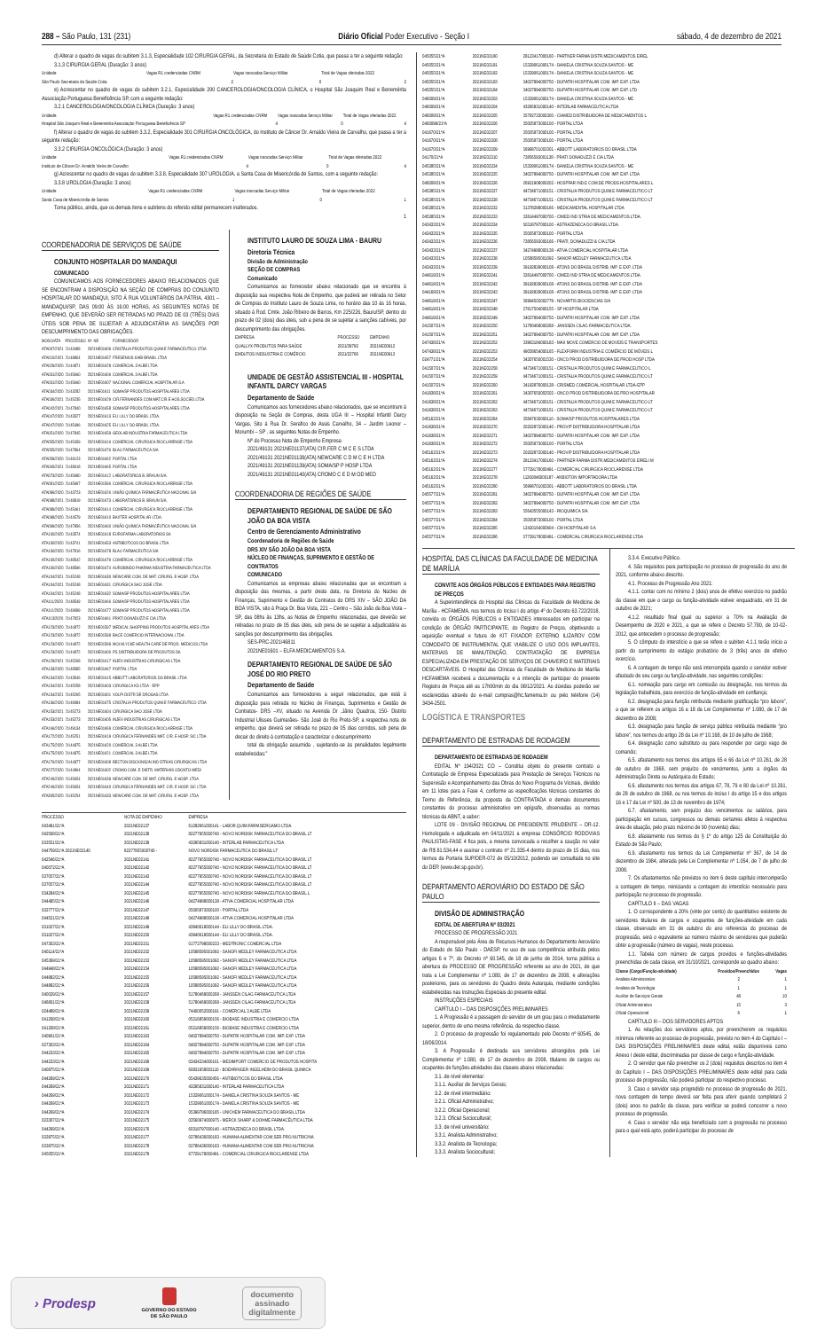288 – São Paulo, 131 (231) Diário Oficial Poder Executivo - Seção I sábado, 4 de dezembro de 2021
d) Alterar o quadro de vagas do subitem 3.1.3, Especialidade 102 CIRURGIA GERAL, da Secretaria do Estado de Saúde Cotia, que passa a ter a seguinte redação:
3.1.3 CIRURGIA GERAL (Duração: 3 anos)
| Unidade | Vagas R1 credenciadas CNRM | Vagas trancadas Serviço Militar | Total de Vagas ofertadas 2022 |
| --- | --- | --- | --- |
| São Paulo Secretaria da Saúde Cotia | 2 | 0 | 2 |
e) Acrescentar no quadro de vagas do subitem 3.2.1, Especialidade 200 CANCEROLOGIA/ONCOLOGIA CLÍNICA, o Hospital São Joaquim Real e Benemérita Associação Portuguesa Beneficência SP, com a seguinte redação:
3.2.1 CANCEROLOGIA/ONCOLOGIA CLÍNICA (Duração: 3 anos)
| Unidade | Vagas R1 credenciadas CNRM | Vagas trancadas Serviço Militar | Total de Vagas ofertadas 2022 |
| --- | --- | --- | --- |
| Hospital São Joaquim Real e Benemérita Associação Portuguesa Beneficência SP | 4 | 0 | 4 |
f) Alterar o quadro de vagas do subitem 3.3.2, Especialidade 301 CIRURGIA ONCOLÓGICA, do Instituto de Câncer Dr. Arnaldo Vieira de Carvalho, que passa a ter a seguinte redação:
3.3.2 CIRURGIA ONCOLÓGICA (Duração: 3 anos)
| Unidade | Vagas R1 credenciadas CNRM | Vagas trancadas Serviço Militar | Total de Vagas ofertadas 2022 |
| --- | --- | --- | --- |
| Instituto de Câncer Dr. Arnaldo Vieira de Carvalho | 4 | 0 | 4 |
g) Acrescentar no quadro de vagas do subitem 3.3.8, Especialidade 307 UROLOGIA, a Santa Casa de Misericórdia de Santos, com a seguinte redação:
3.3.8 UROLOGIA (Duração: 3 anos)
| Unidade | Vagas R1 credenciadas CNRM | Vagas trancadas Serviço Militar | Total de Vagas ofertadas 2022 |
| --- | --- | --- | --- |
| Santa Casa de Misericórdia de Santos | 1 | 0 | 1 |
Torna público, ainda, que os demais itens e subitens do referido edital permanecem inalterados.
1
COORDENADORIA DE SERVIÇOS DE SAÚDE
CONJUNTO HOSPITALAR DO MANDAQUI
COMUNICADO
COMUNICAMOS AOS FORNECEDORES ABAIXO RELACIONADOS QUE SE ENCONTRAM A DISPOSIÇÃO NA SEÇÃO DE COMPRAS DO CONJUNTO HOSPITALAR DO MANDAQUI, SITO À RUA VOLUNTÁRIOS DA PÁTRIA, 4301 – MANDAQUI/SP, DAS 09:00 ÀS 16:00 HORAS, AS SEGUINTES NOTAS DE EMPENHO, QUE DEVERÃO SER RETIRADAS NO PRAZO DE 03 (TRÊS) DIAS ÚTEIS SOB PENA DE SUJEITAR A ADJUDICATÁRIA AS SANÇÕES POR DESCUMPRIMENTO DAS OBRIGAÇÕES.
| MODO/ATA | PROCESSO | Nº. NE | FORNECEDOR |
| --- | --- | --- | --- |
| ATA007/2021 | 21/43488 | 2021NE01609 | CRISTALIA PRODUTOS QUIM.E FARMACEUTICO LTDA |
| ATA010/2021 | 21/48804 | 2021NE01657 | FRESENIUS KABI BRASIL LTDA |
| ATA029/2020 | 21/44871 | 2021NE01628 | COMERCIAL 3 ALBE LTDA |
| ATA031/2020 | 21/45660 | 2021NE01606 | COMERCIAL 3 ALBE LTDA |
| ATA031/2020 | 21/45660 | 2021NE01607 | NACIONAL COMERCIAL HOSPITALAR S.A |
| ATA034/2020 | 21/43282 | 2021NE01611 | SOMA/SP PRODUTOS HOSPITALARES LTDA |
| ATA036/2021 | 21/45235 | 2021NE01629 | CIR.FERNANDES COM.MAT.CIR.E HOS.SOCIED.LTDA |
| ATA042/2021 | 21/47840 | 2021NE01658 | SOMA/SP PRODUTOS HOSPITALARES LTDA |
| ATA047/2020 | 21/43527 | 2021NE01613 | ELI LILLY DO BRASIL LTDA. |
| ATA047/2020 | 21/45496 | 2021NE01625 | ELI LILLY DO BRASIL LTDA. |
| ATA051/2020 | 21/47845 | 2021NE01659 | GEOLAB INDUSTRIA FARMACEUTICA LTDA |
| ATA055/2020 | 21/45459 | 2021NE01616 | COMERCIAL CIRURGICA RIOCLARENSE LTDA |
| ATA055/2020 | 21/47864 | 2021NE01676 | BLAU FARMACEUTICA S/A |
| ATA059/2020 | 21/49123 | 2021NE01662 | PORTAL LTDA |
| ATA065/2021 | 21/48618 | 2021NE01665 | PORTAL LTDA |
| ATA073/2020 | 21/45680 | 2021NE01612 | LABORATÓRIOS B. BRAUN S/A. |
| ATA081/2020 | 21/45697 | 2021NE01596 | COMERCIAL CIRURGICA RIOCLARENSE LTDA |
| ATA086/2020 | 21/43723 | 2021NE01626 | UNIÃO QUÍMICA FARMACÊUTICA NACIONAL S/A |
| ATA088/2021 | 21/48819 | 2021NE01673 | LABORATÓRIOS B. BRAUN S/A. |
| ATA089/2020 | 21/45461 | 2021NE01614 | COMERCIAL CIRURGICA RIOCLARENSE LTDA |
| ATA098/2020 | 21/44579 | 2021NE01610 | BAXTER HOSPITALAR LTDA. |
| ATA099/2020 | 21/47856 | 2021NE01660 | UNIÃO QUÍMICA FARMACÊUTICA NACIONAL S/A |
| ATA100/2020 | 21/43574 | 2021NE01618 | EUROFARMA LABORATORIOS SA |
| ATA100/2020 | 21/43741 | 2021NE01653 | ANTIBIOTICOS DO BRASIL LTDA |
| ATA100/2020 | 21/47816 | 2021NE01678 | BLAU FARMACEUTICA S/A |
| ATA100/2020 | 21/48542 | 2021NE01679 | COMERCIAL CIRURGICA RIOCLARENSE LTDA |
| ATA100/2020 | 21/48596 | 2021NE01674 | AUROBINDO PHARMA INDUSTRIA FARMACEUTICA LTDA |
| ATA104/2021 | 21/45248 | 2021NE01630 | NEWCARE COM. DE MAT. CIRURG. E HOSP. LTDA |
| ATA104/2021 | 21/45248 | 2021NE01631 | CIRURGICA SAO JOSE LTDA |
| ATA104/2021 | 21/45248 | 2021NE01632 | SOMA/SP PRODUTOS HOSPITALARES LTDA |
| ATA111/2020 | 21/48549 | 2021NE01666 | SOMA/SP PRODUTOS HOSPITALARES LTDA |
| ATA111/2020 | 21/49099 | 2021NE01677 | SOMA/SP PRODUTOS HOSPITALARES LTDA |
| ATA113/2020 | 21/47823 | 2021NE01661 | PRATI DONADUZZI E CIA LTDA |
| ATA123/2020 | 21/44872 | 2021NE01597 | MEDICAL SHOPPING PRODUTOS HOSPITALARES LTDA |
| ATA123/2020 | 21/44872 | 2021NE01598 | BACE COMERCIO INTERNACIONAL LTDA |
| ATA123/2020 | 21/44872 | 2021NE01599 | MOLNLYCKE HEALTH CARE DE PROD. MEDICOS LTDA |
| ATA123/2020 | 21/44872 | 2021NE01600 | PS DISTRIBUIDORA DE PRODUTOS DA |
| ATA129/2021 | 21/45268 | 2021NE01617 | INJEX-INDÚSTRIAS CIRURGICAS LTDA. |
| ATA133/2020 | 21/48585 | 2021NE01667 | PORTAL LTDA |
| ATA134/2020 | 21/43546 | 2021NE01615 | ABBOTT LABORATORIOS DO BRASIL LTDA |
| ATA134/2021 | 21/45258 | 2021NE01603 | CIRURGICA KD LTDA - EPP |
| ATA134/2021 | 21/45265 | 2021NE01601 | VOLPI DISTR DE DROGAS LTDA |
| ATA136/2020 | 21/49084 | 2021NE01675 | CRISTALIA PRODUTOS QUIM.E FARMACEUTICO LTDA |
| ATA153/2021 | 21/45273 | 2021NE01604 | CIRURGICA SAO JOSE LTDA |
| ATA153/2021 | 21/45273 | 2021NE01605 | INJEX-INDÚSTRIAS CIRURGICAS LTDA |
| ATA166/2020 | 21/49134 | 2021NE01669 | COMERCIAL CIRURGICA RIOCLARENSE LTDA |
| ATA172/2020 | 21/45251 | 2021NE01619 | CIRURGICA FERNANDES MAT. CIR. E HOSP. S/C LTDA |
| ATA175/2020 | 21/44875 | 2021NE01620 | COMERCIAL 3 ALBE LTDA |
| ATA175/2020 | 21/44875 | 2021NE01621 | COMERCIAL 3 ALBE LTDA |
| ATA176/2020 | 21/44877 | 2021NE01608 | BECTON DISCKINSON IND STRIAS CIRURGICAS LTDA |
| ATA227/2020 | 21/44864 | 2021NE01602 | CROMO COM. E DISTR. MATERIAIS ODONTO-MEDI |
| ATA246/2020 | 21/45654 | 2021NE01639 | NEWCARE COM. DE MAT. CIRURG. E HOSP. LTDA |
| ATA246/2020 | 21/45654 | 2021NE01640 | CIRURGICA FERNANDES MAT. CIR. E HOSP. S/C LTDA |
| ATA305/2020 | 21/45254 | 2021NE01633 | NEWCARE COM. DE MAT. CIRURG. E HOSP. LTDA |
INSTITUTO LAURO DE SOUZA LIMA - BAURU
Diretoria Técnica
Divisão de Administração
SEÇÃO DE COMPRAS
Comunicado
Comunicamos ao fornecedor abaixo relacionado que se encontra à disposição sua respectiva Nota de Empenho, que poderá ser retirada no Setor de Compras do Instituto Lauro de Souza Lima, no horário das 10 ás 16 horas, situado á Rod. Cmte. João Ribeiro de Barros, Km 225/226, Bauru/SP, dentro do prazo de 02 (dois) dias úteis, sob a pena de se sujeitar a sanções cabíveis, por descumprimento das obrigações.
| EMPRESA | PROCESSO | EMPENHO |
| --- | --- | --- |
| QUALLYX PRODUTOS PARA SAÚDE | 2021/39792 | 2021NE00912 |
| EMDUTOS INDSUSTRIA E COMÉRCIO | 2021/22766 | 2021NE00913 |
UNIDADE DE GESTÃO ASSISTENCIAL III - HOSPITAL INFANTIL DARCY VARGAS
Departamento de Saúde
Comunicamos aos fornecedores abaixo relacionados, que se encontram à disposição na Seção de Compras, desta UGA III – Hospital Infantil Darcy Vargas, Sito à Rua Dr. Serafico de Assis Carvalho, 34 – Jardim Leonor – Morumbi – SP , as seguintes Notas de Empenho.
Nº do Processo Nota de Empenho Empresa
2021/49131 2021NE01137(ATA) CIR.FER C M C E S LTDA
2021/49131 2021NE01138(ATA) NEWCARE C D M C E H LTDA
2021/49131 2021NE01139(ATA) SOMA/SP P HOSP LTDA
2021/49131 2021NE01140(ATA) CROMO C E D M OD MED
COORDENADORIA DE REGIÕES DE SAÚDE
DEPARTAMENTO REGIONAL DE SAÚDE DE SÃO JOÃO DA BOA VISTA
Centro de Gerenciamento Administrativo
Coordenadoria de Regiões de Saúde
DRS XIV SÃO JOÃO DA BOA VISTA
NÚCLEO DE FINANÇAS, SUPRIMENTO E GESTÃO DE CONTRATOS
COMUNICADO
Comunicamos as empresas abaixo relacionadas que se encontram a disposição das mesmas, a partir desta data, na Diretoria do Núcleo de Finanças, Suprimento e Gestão de Contratos do DRS XIV – SÃO JOÃO DA BOA VISTA, sito à Praça Dr. Boa Vista, 221 – Centro – São João da Boa Vista – SP, das 08hs às 13hs, as Notas de Empenho relacionadas, que deverão ser retiradas no prazo de 05 dias úteis, sob pena de se sujeitar a adjudicatária as sanções por descumprimento das obrigações.
SES-PRC-2021/46811
2021NE01601 – ELFA MEDICAMENTOS S.A.
DEPARTAMENTO REGIONAL DE SAÚDE DE SÃO JOSÉ DO RIO PRETO
Departamento de Saúde
Comunicamos aos fornecedores a seguir relacionados, que está à disposição para retirada no Núcleo de Finanças, Suprimentos e Gestão de Contratos- DRS –XV, situado na Avenida Dr .Jânio Quadros, 150- Distrito Industrial Ulisses Guimarães- São José do Rio Preto-SP, a respectiva nota de empenho, que deverá ser retirada no prazo de 05 dias corridos, sob pena de decair do direito à contratação e caracterizar o descumprimento
total da obrigação assumida , sujeitando-se às penalidades legalmente estabelecidas:”
| PROCESSO | NOTA DE EMPENHO | EMPRESA |
| --- | --- | --- |
| 043491/21*A | 2021NE02137 | 61282661000141 - LABOR.QUIM.FARM.BERGAMO LTDA. |
| 042508/21*A | 2021NE02138 | 82277955000740 - NOVO NORDISK FARMACEUTICA DO BRASIL LT |
| 033551/21*A | 2021NE02139 | 43295831000140 - INTERLAB FARMACEUTICA LTDA |
| 044759/21*A 2021NE02140 | 82277955000740 - | NOVO NORDISK FARMACEUTICA DO BRASIL LT |
| 042546/21*A | 2021NE02141 | 82277955000740 - NOVO NORDISK FARMACEUTICA DO BRASIL LT |
| 040072/21*A | 2021NE02142 | 82277955000740 - NOVO NORDISK FARMACEUTICA DO BRASIL LT |
| 037057/21*A | 2021NE02143 | 82277955000740 - NOVO NORDISK FARMACEUTICA DO BRASIL LT |
| 037057/21*A | 2021NE02144 | 82277955000740 - NOVO NORDISK FARMACEUTICA DO BRASIL LT |
| 034284/21*A | 2021NE02145 | 82277955000740 - NOVO NORDISK FARMACEUTICA DO BRASIL L |
| 044495/21*A | 2021NE02146 | 04274988000138 - ATIVA COMERCIAL HOSPITALAR LTDA |
| 032777/21*A | 2021NE02147 | 05005873000100 - PORTAL LTDA |
| 044521/21*A | 2021NE02148 | 04274988000138 - ATIVA COMERCIAL HOSPITALAR LTDA |
| 031027/21*A | 2021NE02149 | 43940618000144 - ELI LILLY DO BRASIL LTDA. |
| 031027/21*A | 2021NE02150 | 43940618000144 - ELI LILLY DO BRASIL LTDA. |
| 047303/21*A | 2021NE02151 | 01772798000233 - MEDTRONIC COMERCIAL LTDA |
| 040114/21*A | 2021NE02152 | 10588595001092 - SANOFI MEDLEY FARMACEUTICA LTDA |
| 045369/21*A | 2021NE02153 | 10588595001092 - SANOFI MEDLEY FARMACEUTICA LTDA |
| 044948/21*A | 2021NE02154 | 10588595001092 - SANOFI MEDLEY FARMACEUTICA LTDA |
| 044882/21*A | 2021NE02155 | 10588595001092 - SANOFI MEDLEY FARMACEUTICA LTDA |
| 044882/21*A | 2021NE02156 | 10588595001092 - SANOFI MEDLEY FARMACEUTICA LTDA |
| 040029/21*A | 2021NE02157 | 51780468000268 - JANSSEN CILAG FARMACEUTICA LTDA |
| 046801/21*A | 2021NE02158 | 51780468000268 - JANSSEN CILAG FARMACEUTICA LTDA |
| 024489/21*A | 2021NE02159 | 74400052000191 - COMERCIAL 3 ALBE LTDA |
| 041208/21*A | 2021NE02160 | 05216859000156 - BIOBASE INDUSTRIA E COMERCIO LTDA |
| 041208/21*A | 2021NE02161 | 05216859000156 - BIOBASE INDUSTRIA E COMERCIO LTDA |
| 040901/21*A | 2021NE02163 | 04027894000750 - DUPATRI HOSPITALAR COM. IMP. EXP. LTDA |
| 027303/21*A | 2021NE02164 | 04027894000750 - DUPATRI HOSPITALAR COM. IMP. EXP. LTDA |
| 044233/21*A | 2021NE02165 | 04027894000750 - DUPATRI HOSPITALAR COM. IMP. EXP. LTDA |
| 044233/21*A | 2021NE02168 | 03434334000161 - MEDIMPORT COMERCIO DE PRODUTOS HOSPITA |
| 040875/21*A | 2021NE02169 | 60831658002110 - BOEHRINGER INGELHEIM DO BRASIL QUIMICA |
| 044269/21*A | 2021NE02170 | 05439635000456 - ANTIBIOTICOS DO BRASIL LTDA |
| 044269/21*A | 2021NE02171 | 43295831000140 - INTERLAB FARMACEUTICA LTDA |
| 044269/21*A | 2021NE02172 | 15329061000174 - DANIELA CRISTINA SOUZA SANTOS - ME |
| 044269/21*A | 2021NE02173 | 15329061000174 - DANIELA CRISTINA SOUZA SANTOS - ME |
| 044269/21*A | 2021NE02174 | 05399786000185 - UNICHEM FARMACEUTICA DO BRASIL LTDA |
| 023307/21*A | 2021NE02175 | 03560974000975 - MERCK SHARP & DOHME FARMACÊUTICA LTDA |
| 044269/21*A | 2021NE02176 | 60318797000140 - ASTRAZENECA DO BRASIL LTDA. |
| 033975/21*A | 2021NE02177 | 02786436000183 - HUMANA ALIMENTAR COM.SER.PRO.NUTRICINA |
| 033975/21*A | 2021NE02178 | 02786436000183 - HUMANA ALIMENTAR COM.SER.PRO.NUTRICINA |
| 045055/21*A | 2021NE02179 | 67729178000491 - COMERCIAL CIRURGICA RIOCLARENSE LTDA |
| 045055/21*A | 2021NE02180 | 28123417000160 - PARTNER FARMA DISTR.MEDICAMENTOS EIREL |
| 045055/21*A | 2021NE02181 | 15329061000174 - DANIELA CRISTINA SOUZA SANTOS - ME |
| 045055/21*A | 2021NE02182 | 15329061000174 - DANIELA CRISTINA SOUZA SANTOS - ME |
| 045055/21*A | 2021NE02183 | 04027894000750 - DUPATRI HOSPITALAR COM. IMP. EXP. LTDA |
| 045055/21*A | 2021NE02184 | 04027894000750 - DUPATRI HOSPITALAR COM. IMP. EXP. LTD |
| 046009/21*A | 2021NE02203 | 15329061000174 - DANIELA CRISTINA SOUZA SANTOS - ME |
| 046009/21*A | 2021NE02204 | 43295831000140 - INTERLAB FARMACEUTICA LTDA |
| 046009/21*A | 2021NE02205 | 05782733000300 - CIAMED DISTRIBUIDORA DE MEDICAMENTOS L |
| 0460098/21*A | 2021NE02206 | 05005873000100 - PORTAL LTDA |
| 041670/21*A | 2021NE02207 | 05005873000100 - PORTAL LTDA |
| 041670/21*A | 2021NE02208 | 05005873000100 - PORTAL LTDA |
| 041670/21*A | 2021NE02209 | 56998701003301 - ABBOTT LABORATORIOS DO BRASIL LTDA |
| 04170/21*A | 2021NE02210 | 73856593001138 - PRATI DONADUZZI E CIA LTDA |
| 045285/21*A | 2021NE02224 | 15329061000174 - DANIELA CRISTINA SOUZA SANTOS - ME |
| 045285/21*A | 2021NE02225 | 04027894000750 - DUPATRI HOSPITALAR COM. IMP. EXP. LTDA |
| 046009/21*A | 2021NE02226 | 26921908000202 - HOSPFAR IND.E COM.DE PRODS.HOSPITALARES L |
| 045285/21*A | 2021NE02227 | 44734671000151 - CRISTALIA PRODUTOS QUIM.E FARMACEUTICO LT |
| 045285/21*A | 2021NE02228 | 44734671000151 - CRISTALIA PRODUTOS QUIM.E FARMACEUTICO LT |
| 045285/21*A | 2021NE02232 | 31378288000166 - MEDICAMENTAL HOSPITALAR LTDA |
| 045285/21*A | 2021NE02233 | 02814497000700 - CIMED IND STRIA DE MEDICAMENTOS LTDA. |
| 043433/21*A | 2021NE02224 | 60318797000100 - ASTRAZENECA DO BRASIL LTDA. |
| 043433/21*A | 2021NE02235 | 05005873000100 - PORTAL LTDA |
| 043433/21*A | 2021NE02236 | 73856593000166 - PRATI, DONADUZZI & CIA LTDA |
| 043433/21*A | 2021NE02237 | 04274988000138 - ATIVA COMERCIAL HOSPITALAR LTDA |
| 043433/21*A | 2021NE02238 | 10588595001092 - SANOFI MEDLEY FARMACEUTICA LTDA |
| 043433/21*A | 2021NE02239 | 09192829000108 - ATONS DO BRASIL DISTRIB. IMP. E EXP. LTDA |
| 044619/21*A | 2021NE02241 | 02814497000700 - CIMED IND STRIA DE MEDICAMENTOS LTDA. |
| 044619/21*A | 2021NE02242 | 09192829000108 - ATONS DO BRASIL DISTRIB. IMP. E EXP. LTDA |
| 044169/21*A | 2021NE02243 | 09192829000108 - ATONS DO BRASIL DISTRIB. IMP. E EXP. LTDA |
| 044619/21*A | 2021NE02247 | 56994502002779 - NOVARTIS BIOCIENCIAS S/A |
| 044619/21*A | 2021NE02248 | 27817504000155 - SP HOSPITALAR LTDA |
| 044619/21*A | 2021NE02249 | 04027894000750 - DUPATRI HOSPITALAR COM. IMP. EXP. LTDA |
| 041507/21*A | 2021NE02250 | 51780468000268 - JANSSEN CILAG FARMACEUTICA LTDA. |
| 041507/21*A | 2021NE02251 | 04027894000750 - DUPATRI HOSPITALAR COM. IMP. EXP. LTDA |
| 047438/21*A | 2021NE02252 | 03963184000183 - MAX MOVE COMERCIO DE MOVEIS E TRANSPORTES |
| 047438/21*A | 2021NE02253 | 49058654000165 - FLEXFORM INDUSTRIA E COMÉRCIO DE MÓVEIS L |
| 024771/21*A | 2021NE02254 | 04307650001530 - ONCO PROD DISTRIBUIDORA DE PROD HOSP LTDA |
| 041507/21*A | 2021NE02258 | 44734671000151 - CRISTALIA PRODUTOS QUIM.E FARMACEUTICO L |
| 041507/21*A | 2021NE02259 | 44734671000151 - CRISTALIA PRODUTOS QUIM.E FARMACEUTICO LT |
| 041507/21*A | 2021NE02260 | 04192876000138 - CRISMED COMERCIAL HOSPITALAR LTDA-EPP |
| 041938/21*A | 2021NE02261 | 04307650002502 - ONCO PROD DISTRIBUIDORA DE PRO HOSPITALAR |
| 041938/21*A | 2021NE02262 | 44734671000151 - CRISTALIA PRODUTOS QUIM.E FARMACEUTICO LT |
| 041938/21*A | 2021NE02263 | 44734671000151 - CRISTALIA PRODUTOS QUIM.E FARMACEUTICO LT |
| 045162/21*A | 2021NE02264 | 05847630000110 - SOMA/SP PRODUTOS HOSPITALARES LTDA |
| 041938/21*A | 2021NE02270 | 20202872000140 - PROVIP DISTRIBUIDORA HOSPITALAR LTDA |
| 041938/21*A | 2021NE02271 | 04027894000750 - DUPATRI HOSPITALAR COM. IMP. EXP. LTDA |
| 041938/21*A | 2021NE02272 | 05005873000100 - PORTAL LTDA |
| 045162/21*A | 2021NE02273 | 20202872000140 - PROVIP DISTRIBUIDORA HOSPITALAR LTDA |
| 045162/21*A | 2021NE02274 | 28123417000160 - PARTNER FARMA DISTR.MEDICAMENTOS EIRELI M |
| 045162/21*A | 2021NE02277 | 67729178000491 - COMERCIAL CIRURGICA RIOCLARENSE LTDA |
| 045162/21*A | 2021NE02278 | 11260846000187 - ANBIOTON IMPORTADORA LTDA |
| 045162/21*A | 2021NE02280 | 56998701003301 - ABBOTT LABORATORIOS DO BRASIL LTDA |
| 045577/21*A | 2021NE02281 | 04027894000750 - DUPATRI HOSPITALAR COM. IMP. EXP. LTDA |
| 045577/21*A | 2021NE02282 | 04027894000750 - DUPATRI HOSPITALAR COM. IMP. EXP. LTDA |
| 045577/21*A | 2021NE02283 | 55643555000143 - RIOQUIMICA S/A |
| 045577/21*A | 2021NE02284 | 05005873000100 - PORTAL LTDA |
| 045577/21*A | 2021NE02285 | 12420164000904 - CM HOSPITALAR S A |
| 045577/21*A | 2021NE02286 | 67729178000491 - COMERCIAL CIRURGICA RIOCLARENSE LTDA |
HOSPITAL DAS CLÍNICAS DA FACULDADE DE MEDICINA DE MARÍLIA
CONVITE AOS ÓRGÃOS PÚBLICOS E ENTIDADES PARA REGISTRO DE PREÇOS
A Superintendência do Hospital das Clínicas da Faculdade de Medicina de Marília - HCFAMEMA, nos termos do Inciso I do artigo 4º do Decreto 63.722/2018, convida os ÓRGÃOS PÚBLICOS e ENTIDADES interessados em participar na condição de ÓRGÃO PARTICIPANTE, do Registro de Preços, objetivando a aquisição eventual e futura de KIT FIXADOR EXTERNO ILIZAROV COM COMODATO DE INSTRUMENTAL QUE VIABILIZE O USO DOS IMPLANTES, MATERIAIS DE MANUTENÇÃO, CONTRATAÇÃO DE EMPRESA ESPECIALIZADA EM PRESTAÇÃO DE SERVIÇOS DE CHAVEIRO E MATERIAIS DESCARTÁVEIS. O Hospital das Clínicas da Faculdade de Medicina de Marília HCFAMEMA receberá a documentação e a intenção de participar do presente Registro de Preços até as 17h00min do dia 08/12/2021. As dúvidas poderão ser esclarecidas através do e-mail compras@hc.famema.br ou pelo telefone (14) 3434-2501.
LOGÍSTICA E TRANSPORTES
DEPARTAMENTO DE ESTRADAS DE RODAGEM
DEPARTAMENTO DE ESTRADAS DE RODAGEM
EDITAL Nº 194/2021 CO – Constitui objeto do presente contrato a Contratação de Empresa Especializada para Prestação de Serviços Técnicos na Supervisão e Acompanhamento das Obras do Novo Programa de Vicinais, dividido em 11 lotes para a Fase 4, conforme as especificações técnicas constantes do Termo de Referência, da proposta da CONTRATADA e demais documentos constantes do processo administrativo em epígrafe, observadas as normas técnicas da ABNT, a saber:
LOTE 09 - DIVISÃO REGIONAL DE PRESIDENTE PRUDENTE – DR-12. Homologada e adjudicada em 04/11/2021 a empresa CONSÓRCIO RODOVIAS PAULISTAS-FASE 4 fica pois, a mesma convocada a recolher a caução no valor de R$ 81.534,44 e assinar o contrato nº 21.335-4 dentro do prazo de 15 dias, nos termos da Portaria SUP/DER-072 de 05/10/2012, podendo ser consultada no site do DER (www.der.sp.gov.br).
DEPARTAMENTO AEROVIÁRIO DO ESTADO DE SÃO PAULO
DIVISÃO DE ADMINISTRAÇÃO
EDITAL DE ABERTURA Nº 03/2021
PROCESSO DE PROGRESSÃO 2021
A responsável pela Área de Recursos Humanos do Departamento Aeroviário do Estado de São Paulo - DAESP, no uso de sua competência atribuída pelos artigos 6 e 7º, do Decreto nº 60.545, de 18 de junho de 2014, torna pública a abertura do PROCESSO DE PROGRESSÃO referente ao ano de 2021, de que trata a Lei Complementar nº 1.080, de 17 de dezembro de 2008, e alterações posteriores, para os servidores do Quadro desta Autarquia, mediante condições estabelecidas nas Instruções Especiais do presente edital.
INSTRUÇÕES ESPECIAIS
CAPÍTULO I – DAS DISPOSIÇÕES PRELIMINARES
1. A Progressão é a passagem do servidor de um grau para o imediatamente superior, dentro de uma mesma referência, da respectiva classe.
2. O processo de progressão foi regulamentado pelo Decreto nº 60545, de 18/06/2014.
3. A Progressão é destinada aos servidores abrangidos pela Lei Complementar nº 1.080, de 17 de dezembro de 2008, titulares de cargos ou ocupantes de funções-atividades das classes abaixo relacionadas:
3.1. de nível elementar:
3.1.1. Auxiliar de Serviços Gerais;
3.2. de nível intermediário:
3.2.1. Oficial Administrativo;
3.2.2. Oficial Operacional;
3.2.3. Oficial Sociocultural;
3.3. de nível universitário:
3.3.1. Analista Administrativo;
3.3.2. Analista de Tecnologia;
3.3.3. Analista Sociocultural;
3.3.4. Executivo Público.
4. São requisitos para participação no processo de progressão do ano de 2021, conforme abaixo descrito.
4.1. Processo de Progressão Ano 2021:
4.1.1. contar com no mínimo 2 (dois) anos de efetivo exercício no padrão da classe em que o cargo ou função-atividade estiver enquadrado, em 31 de outubro de 2021;
4.1.2. resultado final igual ou superior a 70% na Avaliação de Desempenho de 2020 e 2021, a que se refere o Decreto 57.780, de 10-02-2012, que antecedem o processo de progressão;
5. O cômputo do interstício a que se refere o subiten 4.1.1 terão início a partir do cumprimento do estágio probatório de 3 (três) anos de efetivo exercício.
6. A contagem de tempo não será interrompida quando o servidor estiver afastado de seu cargo ou função-atividade, nas seguintes condições:
6.1. nomeação para cargo em comissão ou designação, nos termos da legislação trabalhista, para exercício de função-atividade em confiança;
6.2. designação para função retribuída mediante gratificação “pro labore”, a que se referem os artigos 16 a 18 da Lei Complementar nº 1.080, de 17 de dezembro de 2008;
6.3. designação para função de serviço público retribuída mediante “pro labore”, nos termos do artigo 28 da Lei nº 10.168, de 10 de julho de 1968;
6.4. designação como substituto ou para responder por cargo vago de comando;
6.5. afastamento nos termos dos artigos 65 e 66 da Lei nº 10.261, de 28 de outubro de 1968, sem prejuízo de vencimentos, junto a órgãos da Administração Direta ou Autárquica do Estado;
6.6. afastamento nos termos dos artigos 67, 78, 79 e 80 da Lei nº 10.261, de 28 de outubro de 1968, ou nos termos do inciso I do artigo 15 e dos artigos 16 e 17 da Lei nº 500, de 13 de novembro de 1974;
6.7. afastamento, sem prejuízo dos vencimentos ou salários, para participação em cursos, congressos ou demais certames afetos à respectiva área de atuação, pelo prazo máximo de 90 (noventa) dias;
6.8. afastamento nos termos do § 1º do artigo 125 da Constituição do Estado de São Paulo;
6.9. afastamento nos termos da Lei Complementar nº 367, de 14 de dezembro de 1984, alterada pela Lei Complementar nº 1.054, de 7 de julho de 2008.
7. Os afastamentos não previstos no item 6 deste capítulo interromperão a contagem de tempo, reiniciando a contagem do interstício necessário para participação no processo de progressão.
CAPÍTULO II – DAS VAGAS
1. O correspondente a 20% (vinte por cento) do quantitativo existente de servidores titulares de cargos e ocupantes de funções-atividade em cada classe, observado em 31 de outubro do ano referencia do processo de progressão, será o equivalente ao número máximo de servidores que poderão obter a progressão (número de vagas), neste processo.
1.1. Tabela com número de cargos providos e funções-atividades preenchidas de cada classe, em 31/10/2021, corresponde ao quadro abaixo:
| Classe (Cargo/Função-atividade) | Providos/Preenchidos | Vagas |
| --- | --- | --- |
| Analista Administrativo | 2 | 1 |
| Analista de Tecnologia | 1 | 1 |
| Auxiliar de Serviços Gerais | 48 | 10 |
| Oficial Administrativo | 15 | 3 |
| Oficial Operacional | 6 | 1 |
CAPÍTULO III – DOS SERVIDORES APTOS
1. As relações dos servidores aptos, por preencherem os requisitos mínimos referente ao processo de progressão, previsto no item 4 do Capítulo I – DAS DISPOSIÇÕES PRELIMINARES deste edital, estão disponíveis como Anexo I deste edital, discriminadas por classe de cargo e função-atividade.
2. O servidor que não preencher os 2 (dois) requisitos descritos no item 4 do Capítulo I – DAS DISPOSIÇÕES PRELIMINARES deste edital para cada processo de progressão, não poderá participar do respectivo processo.
3. Caso o servidor seja progredido no processo de progressão de 2021, nova contagem de tempo deverá ser feita para aferir quando completará 2 (dois) anos no padrão da classe, para verificar se poderá concorrer a novo processo de progressão.
4. Caso o servidor não seja beneficiado com a progressão no processo para o qual está apto, poderá participar do processo de
› Prodesp GOVERNO DO ESTADO
DE SÃO PAULO documento
assinado
digitalmente